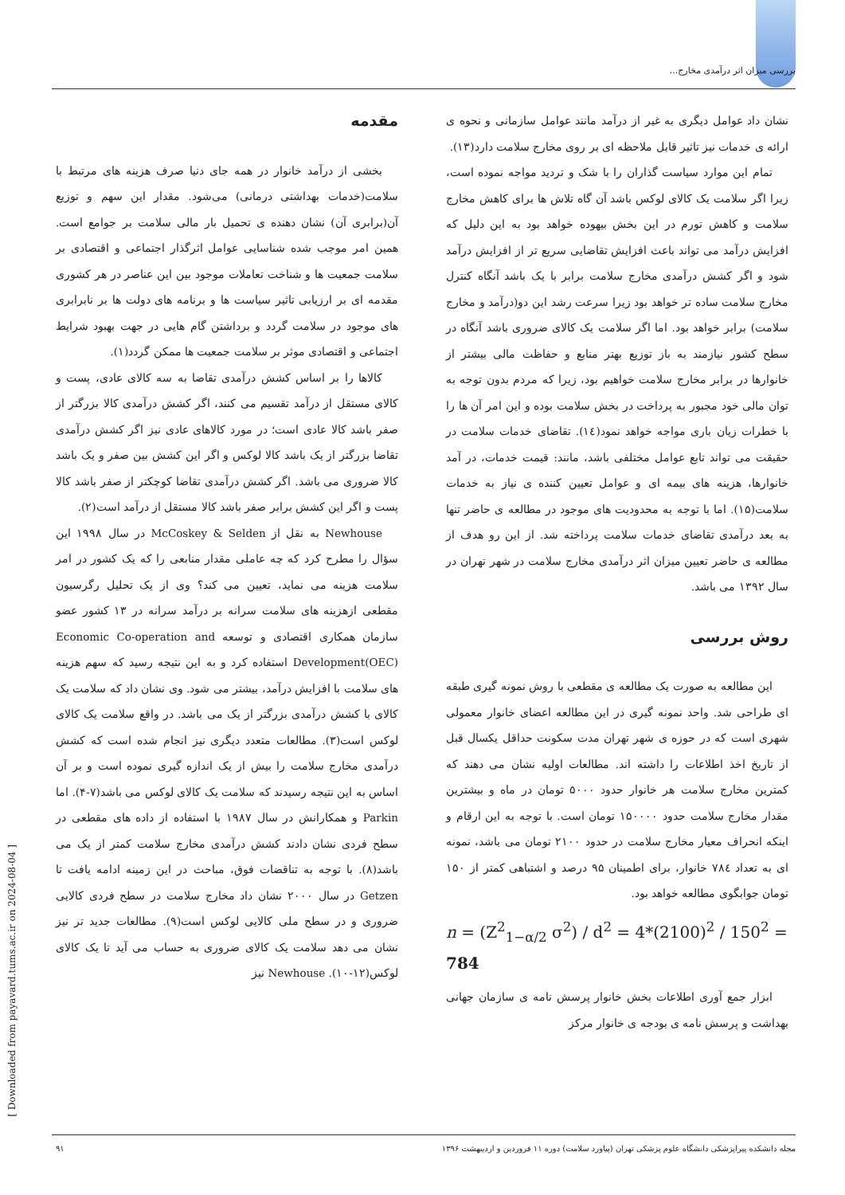بررسی میزان اثر درآمدی مخارج...
مقدمه
بخشی از درآمد خانوار در همه جای دنیا صرف هزینه های مرتبط با سلامت(خدمات بهداشتی درمانی) می‌شود. مقدار این سهم و توزیع آن(برابری آن) نشان دهنده ی تحمیل بار مالی سلامت بر جوامع است. همین امر موجب شده شناسایی عوامل اثرگذار اجتماعی و اقتصادی بر سلامت جمعیت ها و شناخت تعاملات موجود بین این عناصر در هر کشوری مقدمه ای بر ارزیابی تاثیر سیاست ها و برنامه های دولت ها بر نابرابری های موجود در سلامت گردد و برداشتن گام هایی در جهت بهبود شرایط اجتماعی و اقتصادی موثر بر سلامت جمعیت ها ممکن گردد(۱).
کالاها را بر اساس کشش درآمدی تقاضا به سه کالای عادی، پست و کالای مستقل از درآمد تقسیم می کنند، اگر کشش درآمدی کالا بزرگتر از صفر باشد کالا عادی است؛ در مورد کالاهای عادی نیز اگر کشش درآمدی تقاضا بزرگتر از یک باشد کالا لوکس و اگر این کشش بین صفر و یک باشد کالا ضروری می باشد. اگر کشش درآمدی تقاضا کوچکتر از صفر باشد کالا پست و اگر این کشش برابر صفر باشد کالا مستقل از درآمد است(۲).
Newhouse به نقل از McCoskey & Selden در سال ۱۹۹۸ این سؤال را مطرح کرد که چه عاملی مقدار منابعی را که یک کشور در امر سلامت هزینه می نماید، تعیین می کند؟ وی از یک تحلیل رگرسیون مقطعی ازهزینه های سلامت سرانه بر درآمد سرانه در ۱۳ کشور عضو سازمان همکاری اقتصادی و توسعه Economic Co-operation and Development(OEC) استفاده کرد و به این نتیجه رسید که سهم هزینه های سلامت با افزایش درآمد، بیشتر می شود. وی نشان داد که سلامت یک کالای با کشش درآمدی بزرگتر از یک می باشد. در واقع سلامت یک کالای لوکس است(۳). مطالعات متعدد دیگری نیز انجام شده است که کشش درآمدی مخارج سلامت را بیش از یک اندازه گیری نموده است و بر آن اساس به این نتیجه رسیدند که سلامت یک کالای لوکس می باشد(۷-۴). اما Parkin و همکارانش در سال ۱۹۸۷ با استفاده از داده های مقطعی در سطح فردی نشان دادند کشش درآمدی مخارج سلامت کمتر از یک می باشد(۸). با توجه به تناقضات فوق، مباحث در این زمینه ادامه یافت تا Getzen در سال ۲۰۰۰ نشان داد مخارج سلامت در سطح فردی کالایی ضروری و در سطح ملی کالایی لوکس است(۹). مطالعات جدید تر نیز نشان می دهد سلامت یک کالای ضروری به حساب می آید تا یک کالای لوکس(۱۲-۱۰). Newhouse نیز
نشان داد عوامل دیگری به غیر از درآمد مانند عوامل سازمانی و نحوه ی ارائه ی خدمات نیز تاثیر قابل ملاحظه ای بر روی مخارج سلامت دارد(۱۳).
تمام این موارد سیاست گذاران را با شک و تردید مواجه نموده است، زیرا اگر سلامت یک کالای لوکس باشد آن گاه تلاش ها برای کاهش مخارج سلامت و کاهش تورم در این بخش بیهوده خواهد بود به این دلیل که افزایش درآمد می تواند باعث افزایش تقاضایی سریع تر از افزایش درآمد شود و اگر کشش درآمدی مخارج سلامت برابر با یک باشد آنگاه کنترل مخارج سلامت ساده تر خواهد بود زیرا سرعت رشد این دو(درآمد و مخارج سلامت) برابر خواهد بود. اما اگر سلامت یک کالای ضروری باشد آنگاه در سطح کشور نیازمند به باز توزیع بهتر منابع و حفاظت مالی بیشتر از خانوارها در برابر مخارج سلامت خواهیم بود، زیرا که مردم بدون توجه به توان مالی خود مجبور به پرداخت در بخش سلامت بوده و این امر آن ها را با خطرات زیان باری مواجه خواهد نمود(۱٤). تقاضای خدمات سلامت در حقیقت می تواند تابع عوامل مختلفی باشد، مانند: قیمت خدمات، در آمد خانوارها، هزینه های بیمه ای و عوامل تعیین کننده ی نیاز به خدمات سلامت(۱۵). اما با توجه به محدودیت های موجود در مطالعه ی حاضر تنها به بعد درآمدی تقاضای خدمات سلامت پرداخته شد. از این رو هدف از مطالعه ی حاضر تعیین میزان اثر درآمدی مخارج سلامت در شهر تهران در سال ۱۳۹۲ می باشد.
روش بررسی
این مطالعه به صورت یک مطالعه ی مقطعی با روش نمونه گیری طبقه ای طراحی شد. واحد نمونه گیری در این مطالعه اعضای خانوار معمولی شهری است که در حوزه ی شهر تهران مدت سکونت حداقل یکسال قبل از تاریخ اخذ اطلاعات را داشته اند. مطالعات اولیه نشان می دهند که کمترین مخارج سلامت هر خانوار حدود ۵۰۰۰ تومان در ماه و بیشترین مقدار مخارج سلامت حدود ۱۵۰۰۰۰ تومان است. با توجه به این ارقام و اینکه انحراف معیار مخارج سلامت در حدود ۲۱۰۰ تومان می باشد، نمونه ای به تعداد ۷۸٤ خانوار، برای اطمینان ۹۵ درصد و اشتباهی کمتر از ۱۵۰ تومان جوابگوی مطالعه خواهد بود.
n = (Z<sup>2</sup><sub>1−α/2</sub> σ<sup>2</sup>) / d<sup>2</sup> = 4*(2100)<sup>2</sup> / 150<sup>2</sup> = 784
ابزار جمع آوری اطلاعات بخش خانوار پرسش نامه ی سازمان جهانی بهداشت و پرسش نامه ی بودجه ی خانوار مرکز
مجله دانشکده پیراپزشکی دانشگاه علوم پزشکی تهران (پیاورد سلامت) دوره ۱۱ فروردین و اردیبهشت ۱۳۹۶ ۹۱
[ Downloaded from payavard.tums.ac.ir on 2024-08-04 ]